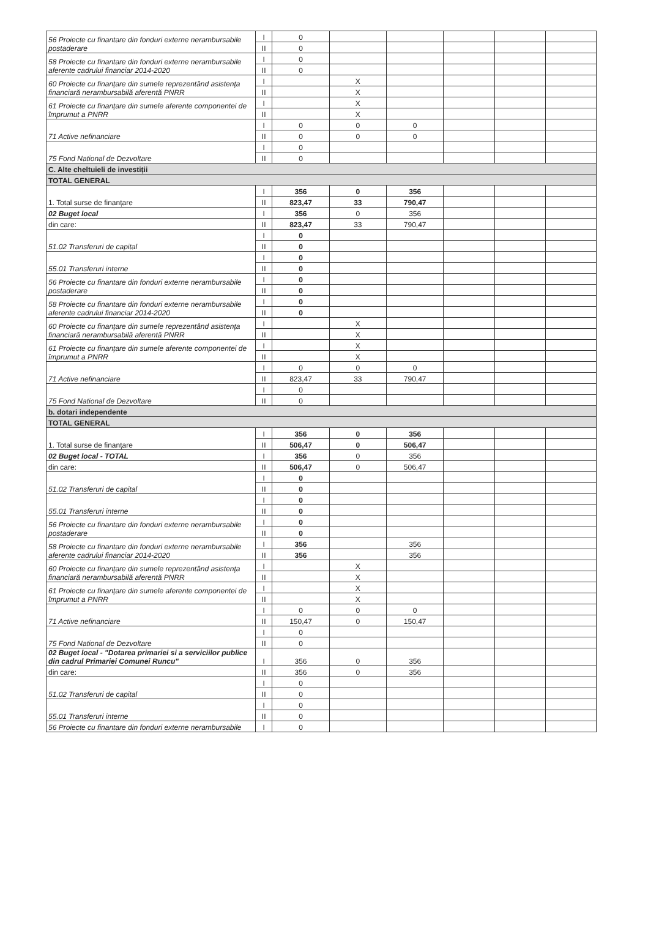| 56 Proiecte cu finantare din fonduri externe nerambursabile postaderare | I | 0 | | | | | |
| | II | 0 | | | | | |
| 58 Proiecte cu finantare din fonduri externe nerambursabile aferente cadrului financiar 2014-2020 | I | 0 | | | | | |
| | II | 0 | | | | | |
| 60 Proiecte cu finanțare din sumele reprezentând asistența financiară nerambursabilă aferentă PNRR | I | | X | | | | |
| | II | | X | | | | |
| 61 Proiecte cu finanțare din sumele aferente componentei de împrumut a PNRR | I | | X | | | | |
| | II | | X | | | | |
| 71 Active nefinanciare | I | 0 | 0 | 0 | | | |
| | II | 0 | 0 | 0 | | | |
| 75 Fond National de Dezvoltare | I | 0 | | | | | |
| | II | 0 | | | | | |
| C. Alte cheltuieli de investiții | | | | | | | |
| TOTAL GENERAL | | | | | | | |
| 1. Total surse de finanțare | I | 356 | 0 | 356 | | | |
| | II | 823,47 | 33 | 790,47 | | | |
| 02 Buget local | I | 356 | 0 | 356 | | | |
| din care: | II | 823,47 | 33 | 790,47 | | | |
| 51.02 Transferuri de capital | I | 0 | | | | | |
| | II | 0 | | | | | |
| 55.01 Transferuri interne | I | 0 | | | | | |
| | II | 0 | | | | | |
| 56 Proiecte cu finantare din fonduri externe nerambursabile postaderare | I | 0 | | | | | |
| | II | 0 | | | | | |
| 58 Proiecte cu finantare din fonduri externe nerambursabile aferente cadrului financiar 2014-2020 | I | 0 | | | | | |
| | II | 0 | | | | | |
| 60 Proiecte cu finanțare din sumele reprezentând asistența financiară nerambursabilă aferentă PNRR | I | | X | | | | |
| | II | | X | | | | |
| 61 Proiecte cu finanțare din sumele aferente componentei de împrumut a PNRR | I | | X | | | | |
| | II | | X | | | | |
| 71 Active nefinanciare | I | 0 | 0 | 0 | | | |
| | II | 823,47 | 33 | 790,47 | | | |
| 75 Fond National de Dezvoltare | I | 0 | | | | | |
| | II | 0 | | | | | |
| b. dotari independente | | | | | | | |
| TOTAL GENERAL | | | | | | | |
| 1. Total surse de finanțare | I | 356 | 0 | 356 | | | |
| | II | 506,47 | 0 | 506,47 | | | |
| 02 Buget local - TOTAL | I | 356 | 0 | 356 | | | |
| din care: | II | 506,47 | 0 | 506,47 | | | |
| 51.02 Transferuri de capital | I | 0 | | | | | |
| | II | 0 | | | | | |
| 55.01 Transferuri interne | I | 0 | | | | | |
| | II | 0 | | | | | |
| 56 Proiecte cu finantare din fonduri externe nerambursabile postaderare | I | 0 | | | | | |
| | II | 0 | | | | | |
| 58 Proiecte cu finantare din fonduri externe nerambursabile aferente cadrului financiar 2014-2020 | I | 356 | | 356 | | | |
| | II | 356 | | 356 | | | |
| 60 Proiecte cu finanțare din sumele reprezentând asistența financiară nerambursabilă aferentă PNRR | I | | X | | | | |
| | II | | X | | | | |
| 61 Proiecte cu finanțare din sumele aferente componentei de împrumut a PNRR | I | | X | | | | |
| | II | | X | | | | |
| 71 Active nefinanciare | I | 0 | 0 | 0 | | | |
| | II | 150,47 | 0 | 150,47 | | | |
| 75 Fond National de Dezvoltare | I | 0 | | | | | |
| | II | 0 | | | | | |
| 02 Buget local - "Dotarea primariei si a serviciilor publice din cadrul Primariei Comunei Runcu" | I | 356 | 0 | 356 | | | |
| din care: | II | 356 | 0 | 356 | | | |
| 51.02 Transferuri de capital | I | 0 | | | | | |
| | II | 0 | | | | | |
| 55.01 Transferuri interne | I | 0 | | | | | |
| | II | 0 | | | | | |
| 56 Proiecte cu finantare din fonduri externe nerambursabile | I | 0 | | | | | |